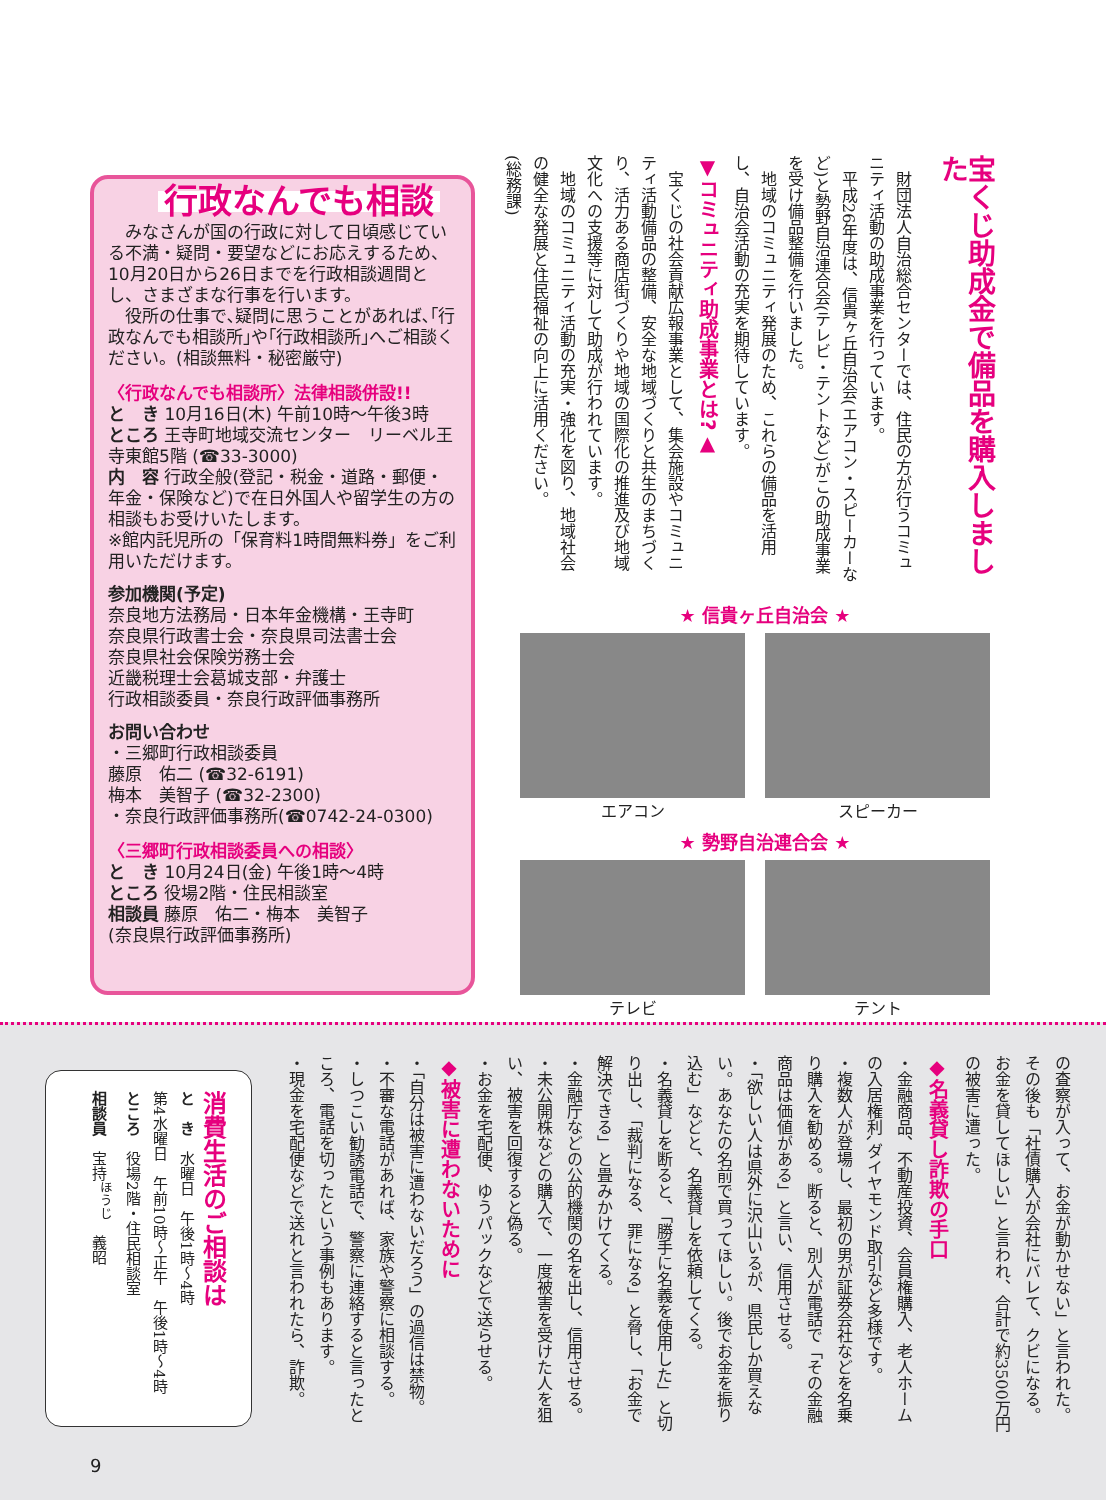行政なんでも相談
　みなさんが国の行政に対して日頃感じている不満・疑問・要望などにお応えするため、10月20日から26日までを行政相談週間とし、さまざまな行事を行います。
　役所の仕事で､疑問に思うことがあれば､｢行政なんでも相談所｣や｢行政相談所｣へご相談ください。(相談無料・秘密厳守)
〈行政なんでも相談所〉法律相談併設!!
と　き 10月16日(木) 午前10時〜午後3時
ところ 王寺町地域交流センター　リーベル王寺東館5階 (☎33-3000)
内　容 行政全般(登記・税金・道路・郵便・年金・保険など)で在日外国人や留学生の方の相談もお受けいたします。
※館内託児所の「保育料1時間無料券」をご利用いただけます。
参加機関(予定)
奈良地方法務局・日本年金機構・王寺町
奈良県行政書士会・奈良県司法書士会
奈良県社会保険労務士会
近畿税理士会葛城支部・弁護士
行政相談委員・奈良行政評価事務所
お問い合わせ
・三郷町行政相談委員
藤原　佑二 (☎32-6191)
梅本　美智子 (☎32-2300)
・奈良行政評価事務所(☎0742-24-0300)
〈三郷町行政相談委員への相談〉
と　き 10月24日(金) 午後1時〜4時
ところ 役場2階・住民相談室
相談員 藤原　佑二・梅本　美智子
(奈良県行政評価事務所)
宝くじ助成金で備品を購入しました
　財団法人自治総合センターでは、住民の方が行うコミュニティ活動の助成事業を行っています。
　平成26年度は、信貴ヶ丘自治会(エアコン・スピーカーなど)と勢野自治連合会(テレビ・テントなど)がこの助成事業を受け備品整備を行いました。
　地域のコミュニティ発展のため、これらの備品を活用し、自治会活動の充実を期待しています。
▼コミュニティ助成事業とは?▲
　宝くじの社会貢献広報事業として、集会施設やコミュニティ活動備品の整備、安全な地域づくりと共生のまちづくり、活力ある商店街づくりや地域の国際化の推進及び地域文化への支援等に対して助成が行われています。
　地域のコミュニティ活動の充実・強化を図り、地域社会の健全な発展と住民福祉の向上に活用ください。
(総務課)
★ 信貴ヶ丘自治会 ★
エアコン スピーカー
★ 勢野自治連合会 ★
テレビ テント
の査察が入って、お金が動かせない」と言われた。その後も「社債購入が会社にバレて、クビになる。お金を貸してほしい」と言われ、合計で約3500万円の被害に遭った。
◆名義貸し詐欺の手口
・金融商品、不動産投資、会員権購入、老人ホームの入居権利､ダイヤモンド取引など多様です。
・複数人が登場し、最初の男が証券会社などを名乗り購入を勧める。断ると、別人が電話で「その金融商品は価値がある」と言い、信用させる。
・「欲しい人は県外に沢山いるが、県民しか買えない。あなたの名前で買ってほしい。後でお金を振り込む」などと、名義貸しを依頼してくる。
・名義貸しを断ると、「勝手に名義を使用した」と切り出し、「裁判になる、罪になる」と脅し、「お金で解決できる」と畳みかけてくる。
・金融庁などの公的機関の名を出し、信用させる。
・未公開株などの購入で、一度被害を受けた人を狙い、被害を回復すると偽る。
・お金を宅配便、ゆうパックなどで送らせる。
◆被害に遭わないために
・「自分は被害に遭わないだろう」の過信は禁物。
・不審な電話があれば、家族や警察に相談する。
・しつこい勧誘電話で、警察に連絡すると言ったところ、電話を切ったという事例もあります。
・現金を宅配便などで送れと言われたら、詐欺。
消費生活のご相談は
と　き　水曜日　午後1時〜4時
第4水曜日　午前10時〜正午　午後1時〜4時
ところ　役場2階・住民相談室
相談員　宝持<sup>ほうじ</sup>　義昭
9